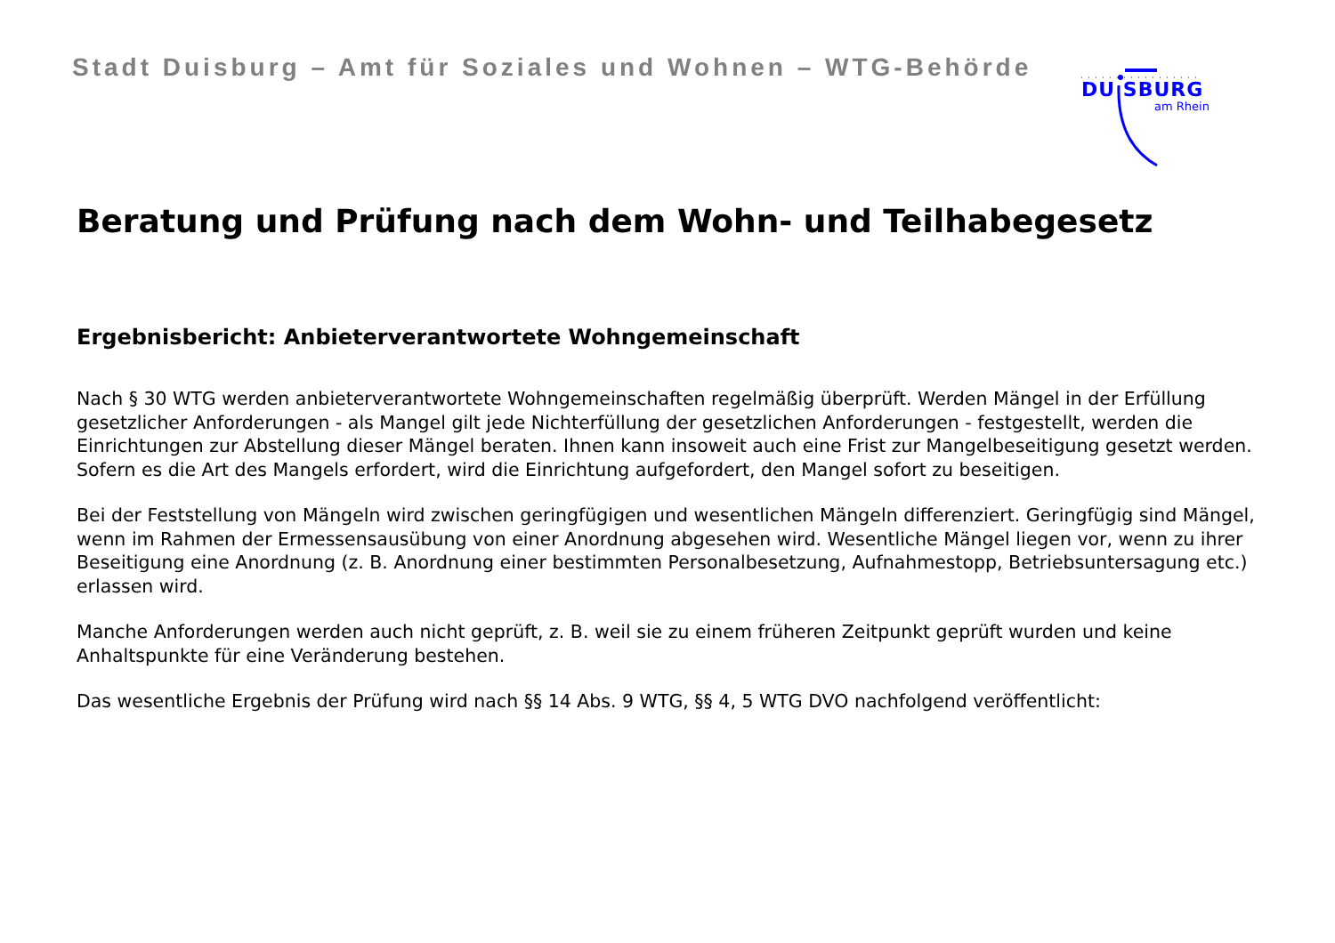Stadt Duisburg – Amt für Soziales und Wohnen – WTG-Behörde
DU SBURG
am Rhein
Beratung und Prüfung nach dem Wohn- und Teilhabegesetz
Ergebnisbericht: Anbieterverantwortete Wohngemeinschaft
Nach § 30 WTG werden anbieterverantwortete Wohngemeinschaften regelmäßig überprüft. Werden Mängel in der Erfüllung gesetzlicher Anforderungen - als Mangel gilt jede Nichterfüllung der gesetzlichen Anforderungen - festgestellt, werden die Einrichtungen zur Abstellung dieser Mängel beraten. Ihnen kann insoweit auch eine Frist zur Mangelbeseitigung gesetzt werden. Sofern es die Art des Mangels erfordert, wird die Einrichtung aufgefordert, den Mangel sofort zu beseitigen.
Bei der Feststellung von Mängeln wird zwischen geringfügigen und wesentlichen Mängeln differenziert. Geringfügig sind Mängel, wenn im Rahmen der Ermessensausübung von einer Anordnung abgesehen wird. Wesentliche Mängel liegen vor, wenn zu ihrer Beseitigung eine Anordnung (z. B. Anordnung einer bestimmten Personalbesetzung, Aufnahmestopp, Betriebsuntersagung etc.) erlassen wird.
Manche Anforderungen werden auch nicht geprüft, z. B. weil sie zu einem früheren Zeitpunkt geprüft wurden und keine Anhaltspunkte für eine Veränderung bestehen.
Das wesentliche Ergebnis der Prüfung wird nach §§ 14 Abs. 9 WTG, §§ 4, 5 WTG DVO nachfolgend veröffentlicht: